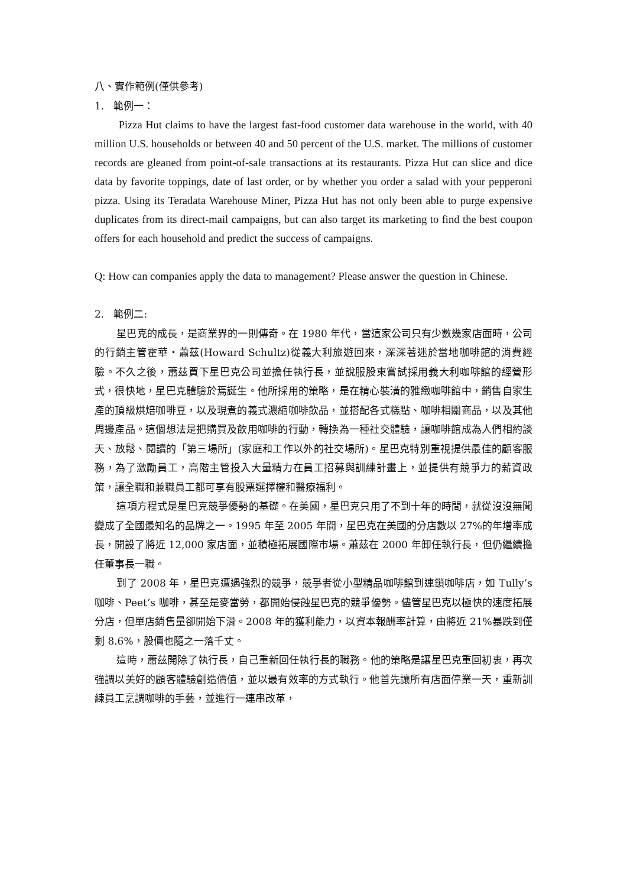八、實作範例(僅供參考)
1. 範例一：
Pizza Hut claims to have the largest fast-food customer data warehouse in the world, with 40 million U.S. households or between 40 and 50 percent of the U.S. market. The millions of customer records are gleaned from point-of-sale transactions at its restaurants. Pizza Hut can slice and dice data by favorite toppings, date of last order, or by whether you order a salad with your pepperoni pizza. Using its Teradata Warehouse Miner, Pizza Hut has not only been able to purge expensive duplicates from its direct-mail campaigns, but can also target its marketing to find the best coupon offers for each household and predict the success of campaigns.
Q: How can companies apply the data to management? Please answer the question in Chinese.
2. 範例二:
星巴克的成長，是商業界的一則傳奇。在 1980 年代，當這家公司只有少數幾家店面時，公司的行銷主管霍華‧蕭茲(Howard Schultz)從義大利旅遊回來，深深著迷於當地咖啡館的消費經驗。不久之後，蕭茲買下星巴克公司並擔任執行長，並說服股東嘗試採用義大利咖啡館的經營形式，很快地，星巴克體驗於焉誕生。他所採用的策略，是在精心裝潢的雅緻咖啡館中，銷售自家生產的頂級烘焙咖啡豆，以及現煮的義式濃縮咖啡飲品，並搭配各式糕點、咖啡相關商品，以及其他周邊產品。這個想法是把購買及飲用咖啡的行動，轉換為一種社交體驗，讓咖啡館成為人們相約談天、放鬆、閱讀的「第三場所」(家庭和工作以外的社交場所)。星巴克特別重視提供最佳的顧客服務，為了激勵員工，高階主管投入大量精力在員工招募與訓練計畫上，並提供有競爭力的薪資政策，讓全職和兼職員工都可享有股票選擇權和醫療福利。
這項方程式是星巴克競爭優勢的基礎。在美國，星巴克只用了不到十年的時間，就從沒沒無聞變成了全國最知名的品牌之一。1995 年至 2005 年間，星巴克在美國的分店數以 27%的年增率成長，開設了將近 12,000 家店面，並積極拓展國際市場。蕭茲在 2000 年卸任執行長，但仍繼續擔任董事長一職。
到了 2008 年，星巴克遭遇強烈的競爭，競爭者從小型精品咖啡館到連鎖咖啡店，如 Tully’s 咖啡、Peet’s 咖啡，甚至是麥當勞，都開始侵蝕星巴克的競爭優勢。儘管星巴克以極快的速度拓展分店，但單店銷售量卻開始下滑。2008 年的獲利能力，以資本報酬率計算，由將近 21%暴跌到僅剩 8.6%，股價也隨之一落千丈。
這時，蕭茲開除了執行長，自己重新回任執行長的職務。他的策略是讓星巴克重回初衷，再次強調以美好的顧客體驗創造價值，並以最有效率的方式執行。他首先讓所有店面停業一天，重新訓練員工烹調咖啡的手藝，並進行一連串改革，